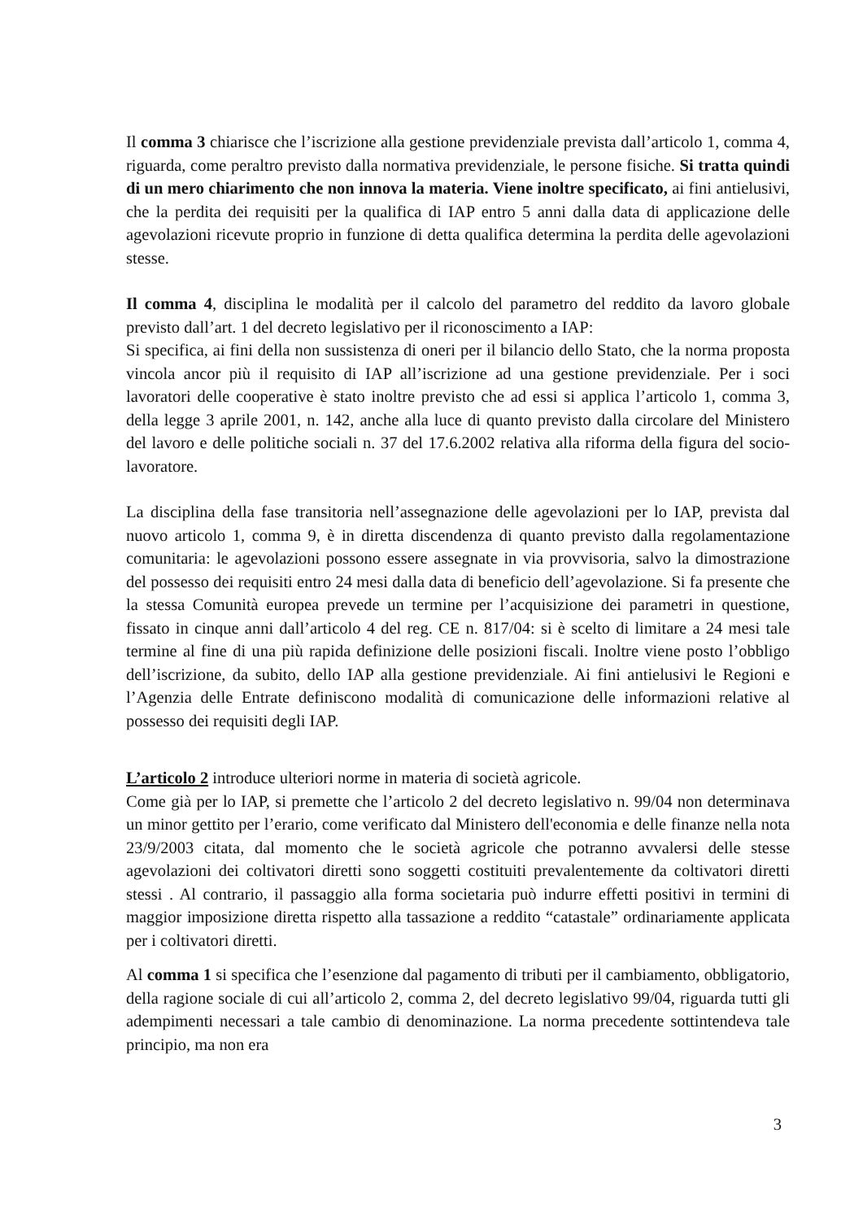Il comma 3 chiarisce che l’iscrizione alla gestione previdenziale prevista dall’articolo 1, comma 4, riguarda, come peraltro previsto dalla normativa previdenziale, le persone fisiche. Si tratta quindi di un mero chiarimento che non innova la materia. Viene inoltre specificato, ai fini antielusivi, che la perdita dei requisiti per la qualifica di IAP entro 5 anni dalla data di applicazione delle agevolazioni ricevute proprio in funzione di detta qualifica determina la perdita delle agevolazioni stesse.
Il comma 4, disciplina le modalità per il calcolo del parametro del reddito da lavoro globale previsto dall’art. 1 del decreto legislativo per il riconoscimento a IAP:
Si specifica, ai fini della non sussistenza di oneri per il bilancio dello Stato, che la norma proposta vincola ancor più il requisito di IAP all’iscrizione ad una gestione previdenziale. Per i soci lavoratori delle cooperative è stato inoltre previsto che ad essi si applica l’articolo 1, comma 3, della legge 3 aprile 2001, n. 142, anche alla luce di quanto previsto dalla circolare del Ministero del lavoro e delle politiche sociali n. 37 del 17.6.2002 relativa alla riforma della figura del socio-lavoratore.
La disciplina della fase transitoria nell’assegnazione delle agevolazioni per lo IAP, prevista dal nuovo articolo 1, comma 9, è in diretta discendenza di quanto previsto dalla regolamentazione comunitaria: le agevolazioni possono essere assegnate in via provvisoria, salvo la dimostrazione del possesso dei requisiti entro 24 mesi dalla data di beneficio dell’agevolazione. Si fa presente che la stessa Comunità europea prevede un termine per l’acquisizione dei parametri in questione, fissato in cinque anni dall’articolo 4 del reg. CE n. 817/04: si è scelto di limitare a 24 mesi tale termine al fine di una più rapida definizione delle posizioni fiscali. Inoltre viene posto l’obbligo dell’iscrizione, da subito, dello IAP alla gestione previdenziale. Ai fini antielusivi le Regioni e l’Agenzia delle Entrate definiscono modalità di comunicazione delle informazioni relative al possesso dei requisiti degli IAP.
L’articolo 2 introduce ulteriori norme in materia di società agricole.
Come già per lo IAP, si premette che l’articolo 2 del decreto legislativo n. 99/04 non determinava un minor gettito per l’erario, come verificato dal Ministero dell'economia e delle finanze nella nota 23/9/2003 citata, dal momento che le società agricole che potranno avvalersi delle stesse agevolazioni dei coltivatori diretti sono soggetti costituiti prevalentemente da coltivatori diretti stessi . Al contrario, il passaggio alla forma societaria può indurre effetti positivi in termini di maggior imposizione diretta rispetto alla tassazione a reddito “catastale” ordinariamente applicata per i coltivatori diretti.
Al comma 1 si specifica che l’esenzione dal pagamento di tributi per il cambiamento, obbligatorio, della ragione sociale di cui all’articolo 2, comma 2, del decreto legislativo 99/04, riguarda tutti gli adempimenti necessari a tale cambio di denominazione. La norma precedente sottintendeva tale principio, ma non era
3